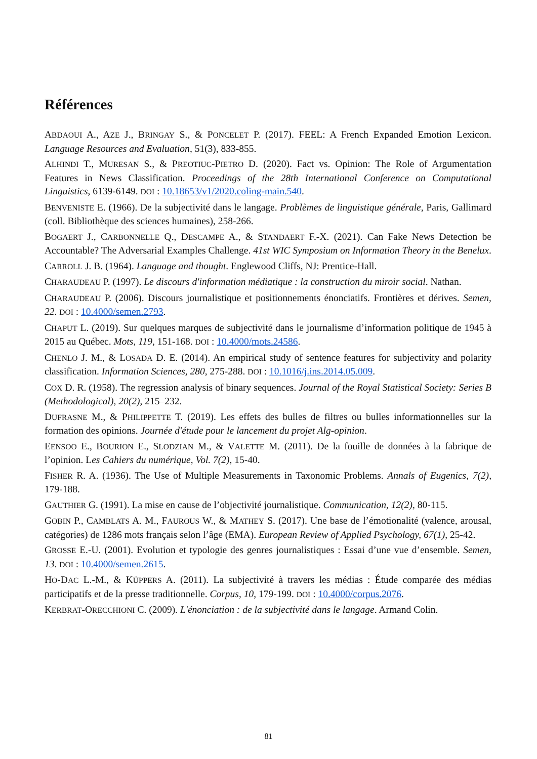Références
ABDAOUI A., AZE J., BRINGAY S., & PONCELET P. (2017). FEEL: A French Expanded Emotion Lexicon. Language Resources and Evaluation, 51(3), 833-855.
ALHINDI T., MURESAN S., & PREOTIUC-PIETRO D. (2020). Fact vs. Opinion: The Role of Argumentation Features in News Classification. Proceedings of the 28th International Conference on Computational Linguistics, 6139-6149. DOI : 10.18653/v1/2020.coling-main.540.
BENVENISTE E. (1966). De la subjectivité dans le langage. Problèmes de linguistique générale, Paris, Gallimard (coll. Bibliothèque des sciences humaines), 258-266.
BOGAERT J., CARBONNELLE Q., DESCAMPE A., & STANDAERT F.-X. (2021). Can Fake News Detection be Accountable? The Adversarial Examples Challenge. 41st WIC Symposium on Information Theory in the Benelux.
CARROLL J. B. (1964). Language and thought. Englewood Cliffs, NJ: Prentice-Hall.
CHARAUDEAU P. (1997). Le discours d'information médiatique : la construction du miroir social. Nathan.
CHARAUDEAU P. (2006). Discours journalistique et positionnements énonciatifs. Frontières et dérives. Semen, 22. DOI : 10.4000/semen.2793.
CHAPUT L. (2019). Sur quelques marques de subjectivité dans le journalisme d’information politique de 1945 à 2015 au Québec. Mots, 119, 151-168. DOI : 10.4000/mots.24586.
CHENLO J. M., & LOSADA D. E. (2014). An empirical study of sentence features for subjectivity and polarity classification. Information Sciences, 280, 275-288. DOI : 10.1016/j.ins.2014.05.009.
COX D. R. (1958). The regression analysis of binary sequences. Journal of the Royal Statistical Society: Series B (Methodological), 20(2), 215–232.
DUFRASNE M., & PHILIPPETTE T. (2019). Les effets des bulles de filtres ou bulles informationnelles sur la formation des opinions. Journée d'étude pour le lancement du projet Alg-opinion.
EENSOO E., BOURION E., SLODZIAN M., & VALETTE M. (2011). De la fouille de données à la fabrique de l’opinion. Les Cahiers du numérique, Vol. 7(2), 15-40.
FISHER R. A. (1936). The Use of Multiple Measurements in Taxonomic Problems. Annals of Eugenics, 7(2), 179-188.
GAUTHIER G. (1991). La mise en cause de l’objectivité journalistique. Communication, 12(2), 80-115.
GOBIN P., CAMBLATS A. M., FAUROUS W., & MATHEY S. (2017). Une base de l’émotionalité (valence, arousal, catégories) de 1286 mots français selon l’âge (EMA). European Review of Applied Psychology, 67(1), 25-42.
GROSSE E.-U. (2001). Evolution et typologie des genres journalistiques : Essai d’une vue d’ensemble. Semen, 13. DOI : 10.4000/semen.2615.
HO-DAC L.-M., & KÜPPERS A. (2011). La subjectivité à travers les médias : Étude comparée des médias participatifs et de la presse traditionnelle. Corpus, 10, 179-199. DOI : 10.4000/corpus.2076.
KERBRAT-ORECCHIONI C. (2009). L'énonciation : de la subjectivité dans le langage. Armand Colin.
81